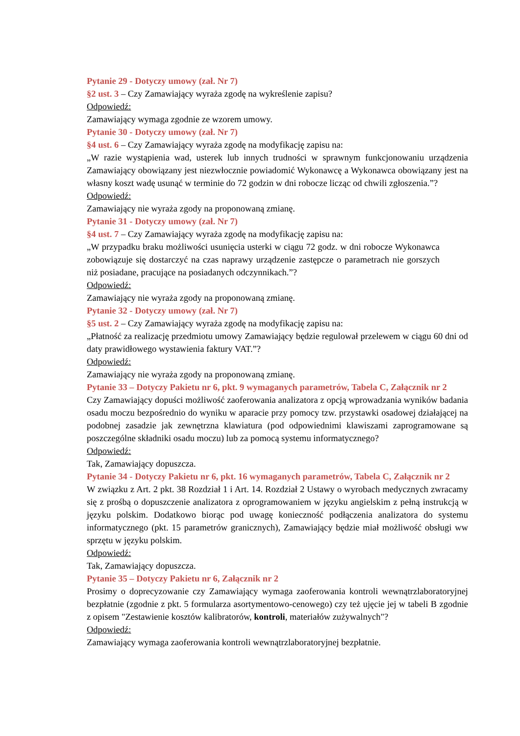Pytanie 29 - Dotyczy umowy (zał. Nr 7)
§2 ust. 3 – Czy Zamawiający wyraża zgodę na wykreślenie zapisu?
Odpowiedź:
Zamawiający wymaga zgodnie ze wzorem umowy.
Pytanie 30 - Dotyczy umowy (zał. Nr 7)
§4 ust. 6 – Czy Zamawiający wyraża zgodę na modyfikację zapisu na:
„W razie wystąpienia wad, usterek lub innych trudności w sprawnym funkcjonowaniu urządzenia Zamawiający obowiązany jest niezwłocznie powiadomić Wykonawcę a Wykonawca obowiązany jest na własny koszt wadę usunąć w terminie do 72 godzin w dni robocze licząc od chwili zgłoszenia.”?
Odpowiedź:
Zamawiający nie wyraża zgody na proponowaną zmianę.
Pytanie 31 - Dotyczy umowy (zał. Nr 7)
§4 ust. 7 – Czy Zamawiający wyraża zgodę na modyfikację zapisu na:
„W przypadku braku możliwości usunięcia usterki w ciągu 72 godz. w dni robocze Wykonawca zobowiązuje się dostarczyć na czas naprawy urządzenie zastępcze o parametrach nie gorszych niż posiadane, pracujące na posiadanych odczynnikach.”?
Odpowiedź:
Zamawiający nie wyraża zgody na proponowaną zmianę.
Pytanie 32 - Dotyczy umowy (zał. Nr 7)
§5 ust. 2 – Czy Zamawiający wyraża zgodę na modyfikację zapisu na:
„Płatność za realizację przedmiotu umowy Zamawiający będzie regulował przelewem w ciągu 60 dni od daty prawidłowego wystawienia faktury VAT.”?
Odpowiedź:
Zamawiający nie wyraża zgody na proponowaną zmianę.
Pytanie 33 – Dotyczy Pakietu nr 6, pkt. 9 wymaganych parametrów, Tabela C, Załącznik nr 2
Czy Zamawiający dopuści możliwość zaoferowania analizatora z opcją wprowadzania wyników badania osadu moczu bezpośrednio do wyniku w aparacie przy pomocy tzw. przystawki osadowej działającej na podobnej zasadzie jak zewnętrzna klawiatura (pod odpowiednimi klawiszami zaprogramowane są poszczególne składniki osadu moczu) lub za pomocą systemu informatycznego?
Odpowiedź:
Tak, Zamawiający dopuszcza.
Pytanie 34 - Dotyczy Pakietu nr 6, pkt. 16 wymaganych parametrów, Tabela C, Załącznik nr 2
W związku z Art. 2 pkt. 38 Rozdział 1 i Art. 14. Rozdział 2 Ustawy o wyrobach medycznych zwracamy się z prośbą o dopuszczenie analizatora z oprogramowaniem w języku angielskim z pełną instrukcją w języku polskim. Dodatkowo biorąc pod uwagę konieczność podłączenia analizatora do systemu informatycznego (pkt. 15 parametrów granicznych), Zamawiający będzie miał możliwość obsługi ww sprzętu w języku polskim.
Odpowiedź:
Tak, Zamawiający dopuszcza.
Pytanie 35 – Dotyczy Pakietu nr 6, Załącznik nr 2
Prosimy o doprecyzowanie czy Zamawiający wymaga zaoferowania kontroli wewnątrzlaboratoryjnej bezpłatnie (zgodnie z pkt. 5 formularza asortymentowo-cenowego) czy też ujęcie jej w tabeli B zgodnie z opisem "Zestawienie kosztów kalibratorów, kontroli, materiałów zużywalnych"?
Odpowiedź:
Zamawiający wymaga zaoferowania kontroli wewnątrzlaboratoryjnej bezpłatnie.